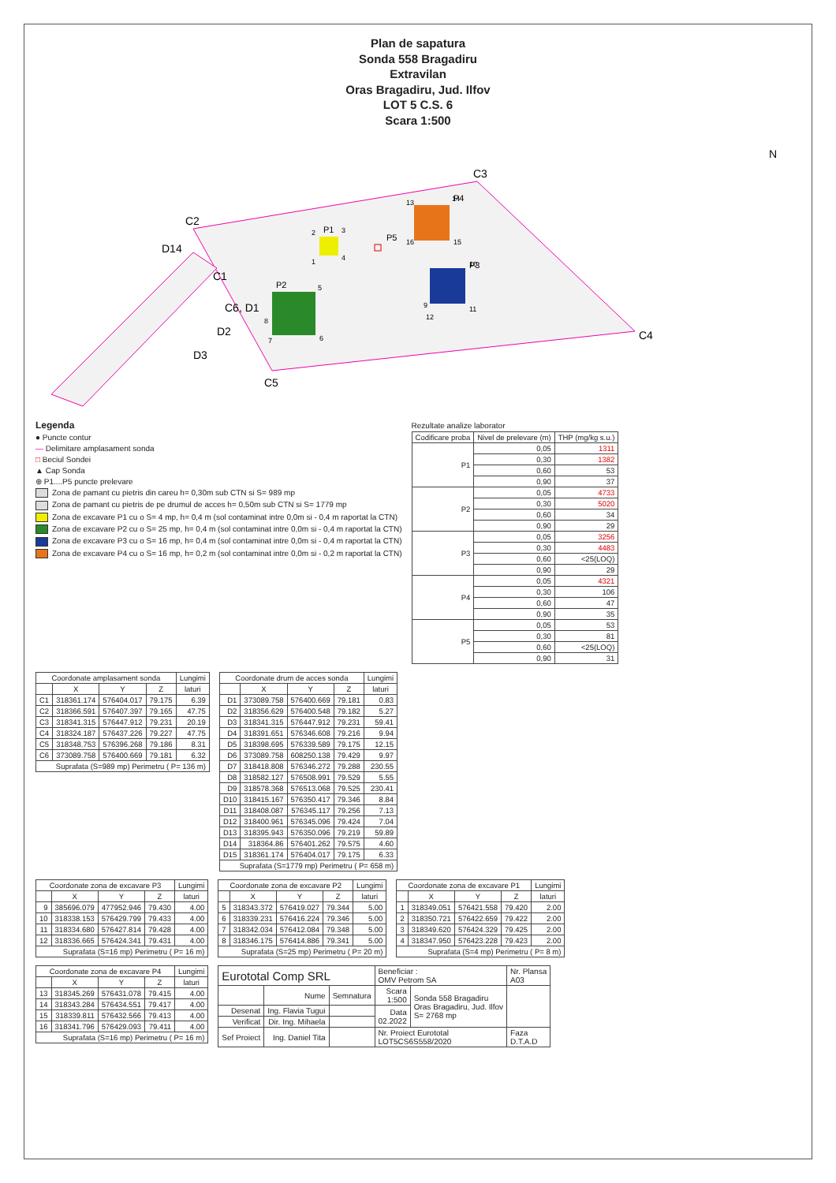Plan de sapatura
Sonda 558 Bragadiru
Extravilan
Oras Bragadiru, Jud. Ilfov
LOT 5 C.S. 6
Scara 1:500
N
C2
C3
C4
C5
C1
C6, D1
D2
D3
D14
P1
P2
P3
P4
P5
1
2
3
4
5
6
7
8
9
10
11
12
13
14
15
16
Legenda
● Puncte contur
— Delimitare amplasament sonda
□ Beciul Sondei
▲ Cap Sonda
⊕ P1....P5 puncte prelevare
Zona de pamant cu pietris din careu h= 0,30m sub CTN si S= 989 mp
Zona de pamant cu pietris de pe drumul de acces h= 0,50m sub CTN si S= 1779 mp
Zona de excavare P1 cu o S= 4 mp, h= 0,4 m (sol contaminat intre 0,0m si - 0,4 m raportat la CTN)
Zona de excavare P2 cu o S= 25 mp, h= 0,4 m (sol contaminat intre 0,0m si - 0,4 m raportat la CTN)
Zona de excavare P3 cu o S= 16 mp, h= 0,4 m (sol contaminat intre 0,0m si - 0,4 m raportat la CTN)
Zona de excavare P4 cu o S= 16 mp, h= 0,2 m (sol contaminat intre 0,0m si - 0,2 m raportat la CTN)
Rezultate analize laborator
| Codificare proba | Nivel de prelevare (m) | THP (mg/kg s.u.) |
| --- | --- | --- |
| P1 | 0,05 | 1311 |
| | 0,30 | 1382 |
| | 0,60 | 53 |
| | 0,90 | 37 |
| P2 | 0,05 | 4733 |
| | 0,30 | 5020 |
| | 0,60 | 34 |
| | 0,90 | 29 |
| P3 | 0,05 | 3256 |
| | 0,30 | 4483 |
| | 0,60 | <25(LOQ) |
| | 0,90 | 29 |
| P4 | 0,05 | 4321 |
| | 0,30 | 106 |
| | 0,60 | 47 |
| | 0,90 | 35 |
| P5 | 0,05 | 53 |
| | 0,30 | 81 |
| | 0,60 | <25(LOQ) |
| | 0,90 | 31 |
| Coordonate amplasament sonda | | | | Lungimi |
| --- | --- | --- | --- | --- |
| | X | Y | Z | laturi |
| C1 | 318361.174 | 576404.017 | 79.175 | 6.39 |
| C2 | 318366.591 | 576407.397 | 79.165 | 47.75 |
| C3 | 318341.315 | 576447.912 | 79.231 | 20.19 |
| C4 | 318324.187 | 576437.226 | 79.227 | 47.75 |
| C5 | 318348.753 | 576396.268 | 79.186 | 8.31 |
| C6 | 373089.758 | 576400.669 | 79.181 | 6.32 |
| Suprafata (S=989 mp) Perimetru ( P= 136 m) | | | | |
| Coordonate drum de acces sonda | | | | Lungimi |
| --- | --- | --- | --- | --- |
| | X | Y | Z | laturi |
| D1 | 373089.758 | 576400.669 | 79.181 | 0.83 |
| D2 | 318356.629 | 576400.548 | 79.182 | 5.27 |
| D3 | 318341.315 | 576447.912 | 79.231 | 59.41 |
| D4 | 318391.651 | 576346.608 | 79.216 | 9.94 |
| D5 | 318398.695 | 576339.589 | 79.175 | 12.15 |
| D6 | 373089.758 | 608250.138 | 79.429 | 9.97 |
| D7 | 318418.808 | 576346.272 | 79.288 | 230.55 |
| D8 | 318582.127 | 576508.991 | 79.529 | 5.55 |
| D9 | 318578.368 | 576513.068 | 79.525 | 230.41 |
| D10 | 318415.167 | 576350.417 | 79.346 | 8.84 |
| D11 | 318408.087 | 576345.117 | 79.256 | 7.13 |
| D12 | 318400.961 | 576345.096 | 79.424 | 7.04 |
| D13 | 318395.943 | 576350.096 | 79.219 | 59.89 |
| D14 | 318364.86 | 576401.262 | 79.575 | 4.60 |
| D15 | 318361.174 | 576404.017 | 79.175 | 6.33 |
| Suprafata (S=1779 mp) Perimetru ( P= 658 m) | | | | |
| Coordonate zona de excavare P3 | | | | Lungimi |
| --- | --- | --- | --- | --- |
| | X | Y | Z | laturi |
| 9 | 385696.079 | 477952.946 | 79.430 | 4.00 |
| 10 | 318338.153 | 576429.799 | 79.433 | 4.00 |
| 11 | 318334.680 | 576427.814 | 79.428 | 4.00 |
| 12 | 318336.665 | 576424.341 | 79.431 | 4.00 |
| Suprafata (S=16 mp) Perimetru ( P= 16 m) | | | | |
| Coordonate zona de excavare P2 | | | | Lungimi |
| --- | --- | --- | --- | --- |
| | X | Y | Z | laturi |
| 5 | 318343.372 | 576419.027 | 79.344 | 5.00 |
| 6 | 318339.231 | 576416.224 | 79.346 | 5.00 |
| 7 | 318342.034 | 576412.084 | 79.348 | 5.00 |
| 8 | 318346.175 | 576414.886 | 79.341 | 5.00 |
| Suprafata (S=25 mp) Perimetru ( P= 20 m) | | | | |
| Coordonate zona de excavare P1 | | | | Lungimi |
| --- | --- | --- | --- | --- |
| | X | Y | Z | laturi |
| 1 | 318349.051 | 576421.558 | 79.420 | 2.00 |
| 2 | 318350.721 | 576422.659 | 79.422 | 2.00 |
| 3 | 318349.620 | 576424.329 | 79.425 | 2.00 |
| 4 | 318347.950 | 576423.228 | 79.423 | 2.00 |
| Suprafata (S=4 mp) Perimetru ( P= 8 m) | | | | |
| Coordonate zona de excavare P4 | | | | Lungimi |
| --- | --- | --- | --- | --- |
| | X | Y | Z | laturi |
| 13 | 318345.269 | 576431.078 | 79.415 | 4.00 |
| 14 | 318343.284 | 576434.551 | 79.417 | 4.00 |
| 15 | 318339.811 | 576432.566 | 79.413 | 4.00 |
| 16 | 318341.796 | 576429.093 | 79.411 | 4.00 |
| Suprafata (S=16 mp) Perimetru ( P= 16 m) | | | | |
| Eurototal Comp SRL | | | Beneficiar : OMV Petrom SA | | Nr. Plansa A03 |
| | Nume | Semnatura | Scara 1:500 | Sonda 558 Bragadiru Oras Bragadiru, Jud. Ilfov S= 2768 mp | |
| Desenat | Ing. Flavia Tugui | | Data 02.2022 | | |
| Verificat | Dir. Ing. Mihaela | | | | |
| Sef Proiect | Ing. Daniel Tita | | Nr. Proiect Eurototal LOT5CS6S558/2020 | | Faza D.T.A.D |